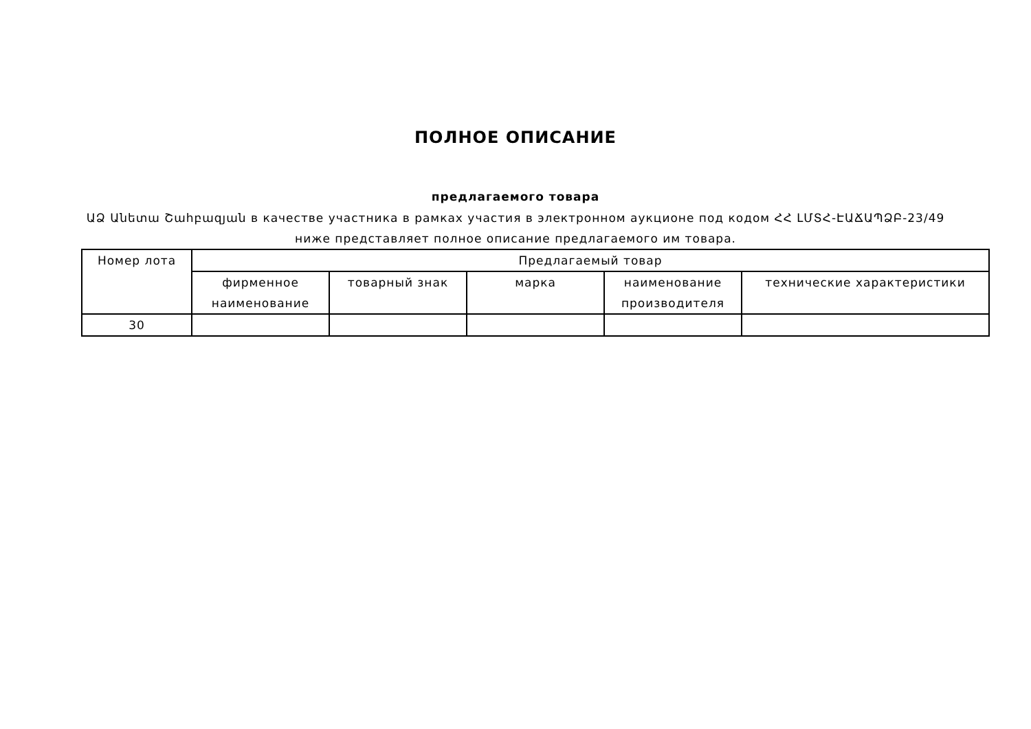ПОЛНОЕ ОПИСАНИЕ
предлагаемого товара
ԱՁ Անետա Շահբազյան в качестве участника в рамках участия в электронном аукционе под кодом ՀՀ ԼՄՏՀ-ԷԱՃԱՊՁԲ-23/49
ниже представляет полное описание предлагаемого им товара.
| Номер лота | Предлагаемый товар | | | | |
| --- | --- | --- | --- | --- | --- |
| | фирменное наименование | товарный знак | марка | наименование производителя | технические характеристики |
| 30 | | | | | |